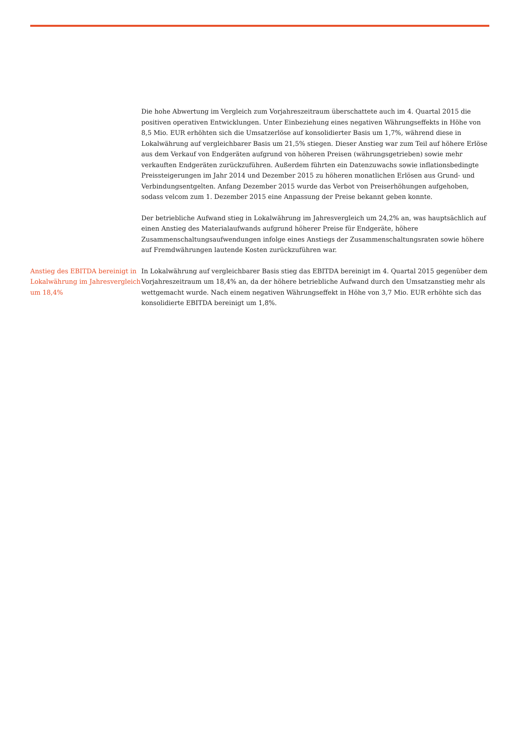Die hohe Abwertung im Vergleich zum Vorjahreszeitraum überschattete auch im 4. Quartal 2015 die positiven operativen Entwicklungen. Unter Einbeziehung eines negativen Währungseffekts in Höhe von 8,5 Mio. EUR erhöhten sich die Umsatzerlöse auf konsolidierter Basis um 1,7%, während diese in Lokalwährung auf vergleichbarer Basis um 21,5% stiegen. Dieser Anstieg war zum Teil auf höhere Erlöse aus dem Verkauf von Endgeräten aufgrund von höheren Preisen (währungsgetrieben) sowie mehr verkauften Endgeräten zurückzuführen. Außerdem führten ein Datenzuwachs sowie inflationsbedingte Preissteigerungen im Jahr 2014 und Dezember 2015 zu höheren monatlichen Erlösen aus Grund- und Verbindungsentgelten. Anfang Dezember 2015 wurde das Verbot von Preiserhöhungen aufgehoben, sodass velcom zum 1. Dezember 2015 eine Anpassung der Preise bekannt geben konnte.
Der betriebliche Aufwand stieg in Lokalwährung im Jahresvergleich um 24,2% an, was hauptsächlich auf einen Anstieg des Materialaufwands aufgrund höherer Preise für Endgeräte, höhere Zusammenschaltungsaufwendungen infolge eines Anstiegs der Zusammenschaltungsraten sowie höhere auf Fremdwährungen lautende Kosten zurückzuführen war.
Anstieg des EBITDA bereinigt in Lokalwährung im Jahresvergleich um 18,4%
In Lokalwährung auf vergleichbarer Basis stieg das EBITDA bereinigt im 4. Quartal 2015 gegenüber dem Vorjahreszeitraum um 18,4% an, da der höhere betriebliche Aufwand durch den Umsatzanstieg mehr als wettgemacht wurde. Nach einem negativen Währungseffekt in Höhe von 3,7 Mio. EUR erhöhte sich das konsolidierte EBITDA bereinigt um 1,8%.